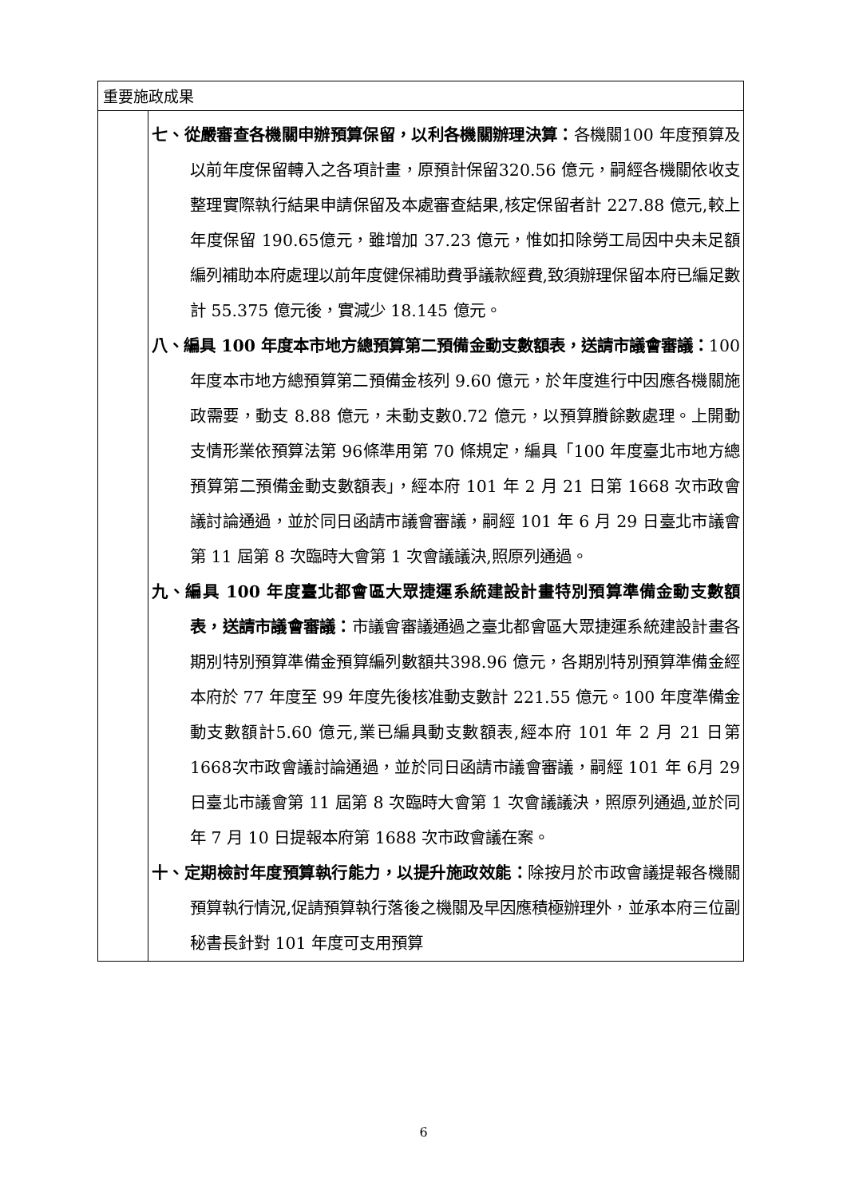| 重要施政成果 | |
| | 七、從嚴審查各機關申辦預算保留，以利各機關辦理決算： 各機關100 年度預算及以前年度保留轉入之各項計畫，原預計保留320.56 億元，嗣經各機關依收支整理實際執行結果申請保留及本處審查結果,核定保留者計 227.88 億元,較上年度保留 190.65億元，雖增加 37.23 億元，惟如扣除勞工局因中央未足額編列補助本府處理以前年度健保補助費爭議款經費,致須辦理保留本府已編足數計 55.375 億元後，實減少 18.145 億元。 八、編具 100 年度本市地方總預算第二預備金動支數額表，送請市議會審議： 100 年度本市地方總預算第二預備金核列 9.60 億元，於年度進行中因應各機關施政需要，動支 8.88 億元，未動支數0.72 億元，以預算賸餘數處理。上開動支情形業依預算法第 96條準用第 70 條規定，編具「100 年度臺北市地方總預算第二預備金動支數額表」，經本府 101 年 2 月 21 日第 1668 次市政會議討論通過，並於同日函請市議會審議，嗣經 101 年 6 月 29 日臺北市議會第 11 屆第 8 次臨時大會第 1 次會議議決,照原列通過。 九、編具 100 年度臺北都會區大眾捷運系統建設計畫特別預算準備金動支數額表，送請市議會審議： 市議會審議通過之臺北都會區大眾捷運系統建設計畫各期別特別預算準備金預算編列數額共398.96 億元，各期別特別預算準備金經本府於 77 年度至 99 年度先後核准動支數計 221.55 億元。100 年度準備金動支數額計5.60 億元,業已編具動支數額表,經本府 101 年 2 月 21 日第 1668次市政會議討論通過，並於同日函請市議會審議，嗣經 101 年 6月 29 日臺北市議會第 11 屆第 8 次臨時大會第 1 次會議議決，照原列通過,並於同年 7 月 10 日提報本府第 1688 次市政會議在案。 十、定期檢討年度預算執行能力，以提升施政效能： 除按月於市政會議提報各機關預算執行情況,促請預算執行落後之機關及早因應積極辦理外，並承本府三位副秘書長針對 101 年度可支用預算 |
6